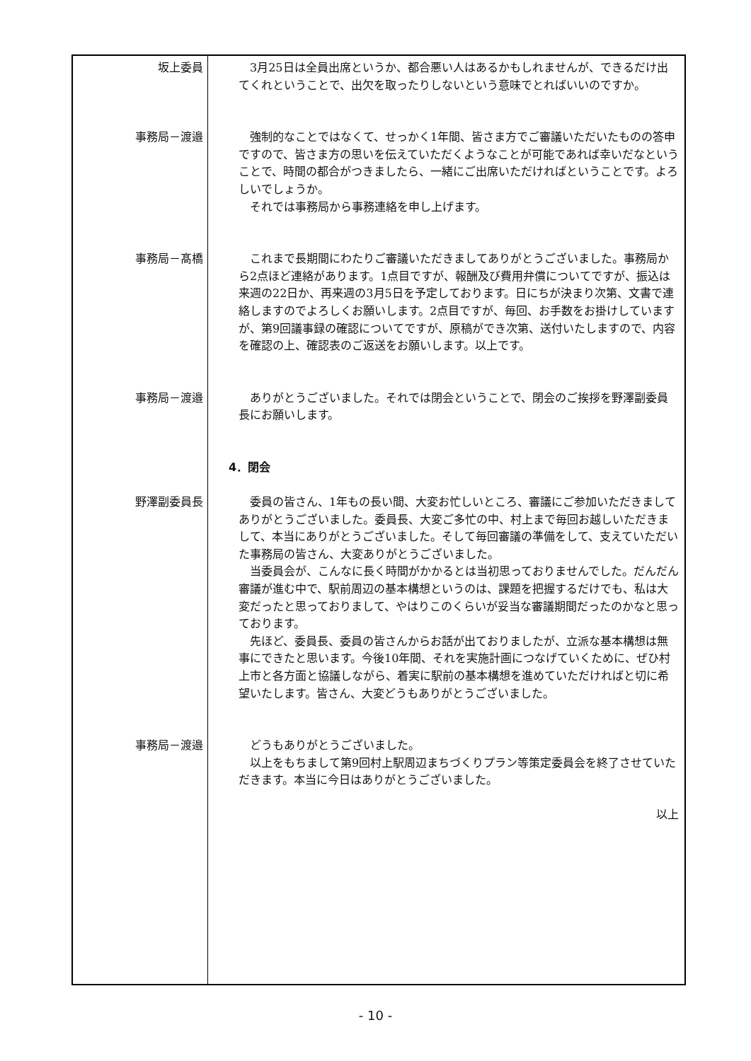坂上委員
3月25日は全員出席というか、都合悪い人はあるかもしれませんが、できるだけ出てくれということで、出欠を取ったりしないという意味でとればいいのですか。
事務局－渡邉
強制的なことではなくて、せっかく1年間、皆さま方でご審議いただいたものの答申ですので、皆さま方の思いを伝えていただくようなことが可能であれば幸いだなということで、時間の都合がつきましたら、一緒にご出席いただければということです。よろしいでしょうか。
それでは事務局から事務連絡を申し上げます。
事務局－髙橋
これまで長期間にわたりご審議いただきましてありがとうございました。事務局から2点ほど連絡があります。1点目ですが、報酬及び費用弁償についてですが、振込は来週の22日か、再来週の3月5日を予定しております。日にちが決まり次第、文書で連絡しますのでよろしくお願いします。2点目ですが、毎回、お手数をお掛けしていますが、第9回議事録の確認についてですが、原稿ができ次第、送付いたしますので、内容を確認の上、確認表のご返送をお願いします。以上です。
事務局－渡邉
ありがとうございました。それでは閉会ということで、閉会のご挨拶を野澤副委員長にお願いします。
4．閉会
野澤副委員長
委員の皆さん、1年もの長い間、大変お忙しいところ、審議にご参加いただきましてありがとうございました。委員長、大変ご多忙の中、村上まで毎回お越しいただきまして、本当にありがとうございました。そして毎回審議の準備をして、支えていただいた事務局の皆さん、大変ありがとうございました。
当委員会が、こんなに長く時間がかかるとは当初思っておりませんでした。だんだん審議が進む中で、駅前周辺の基本構想というのは、課題を把握するだけでも、私は大変だったと思っておりまして、やはりこのくらいが妥当な審議期間だったのかなと思っております。
先ほど、委員長、委員の皆さんからお話が出ておりましたが、立派な基本構想は無事にできたと思います。今後10年間、それを実施計画につなげていくために、ぜひ村上市と各方面と協議しながら、着実に駅前の基本構想を進めていただければと切に希望いたします。皆さん、大変どうもありがとうございました。
事務局－渡邉
どうもありがとうございました。
以上をもちまして第9回村上駅周辺まちづくりプラン等策定委員会を終了させていただきます。本当に今日はありがとうございました。
以上
- 10 -